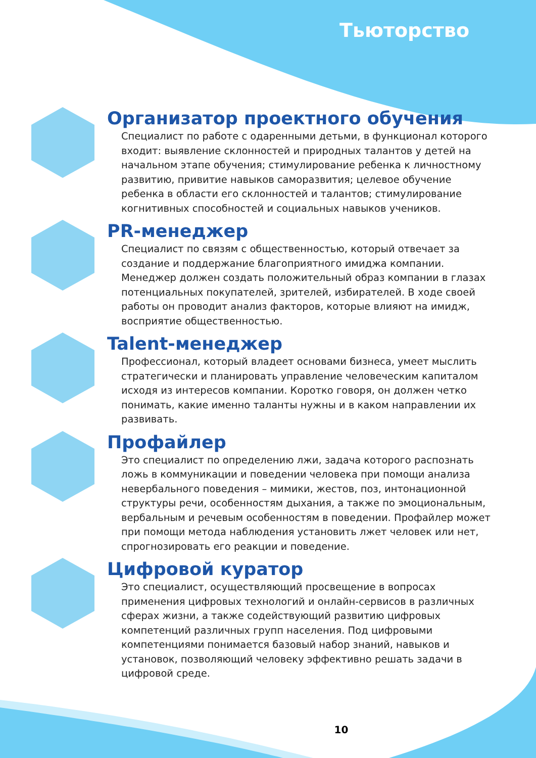Тьюторство
Организатор проектного обучения
Специалист по работе с одаренными детьми, в функционал которого входит: выявление склонностей и природных талантов у детей на начальном этапе обучения; стимулирование ребенка к личностному развитию, привитие навыков саморазвития; целевое обучение ребенка в области его склонностей и талантов; стимулирование когнитивных способностей и социальных навыков учеников.
PR-менеджер
Специалист по связям с общественностью, который отвечает за создание и поддержание благоприятного имиджа компании. Менеджер должен создать положительный образ компании в глазах потенциальных покупателей, зрителей, избирателей. В ходе своей работы он проводит анализ факторов, которые влияют на имидж, восприятие общественностью.
Talent-менеджер
Профессионал, который владеет основами бизнеса, умеет мыслить стратегически и планировать управление человеческим капиталом исходя из интересов компании. Коротко говоря, он должен четко понимать, какие именно таланты нужны и в каком направлении их развивать.
Профайлер
Это специалист по определению лжи, задача которого распознать ложь в коммуникации и поведении человека при помощи анализа невербального поведения – мимики, жестов, поз, интонационной структуры речи, особенностям дыхания, а также по эмоциональным, вербальным и речевым особенностям в поведении. Профайлер может при помощи метода наблюдения установить лжет человек или нет, спрогнозировать его реакции и поведение.
Цифровой куратор
Это специалист, осуществляющий просвещение в вопросах применения цифровых технологий и онлайн-сервисов в различных сферах жизни, а также содействующий развитию цифровых компетенций различных групп населения. Под цифровыми компетенциями понимается базовый набор знаний, навыков и установок, позволяющий человеку эффективно решать задачи в цифровой среде.
10